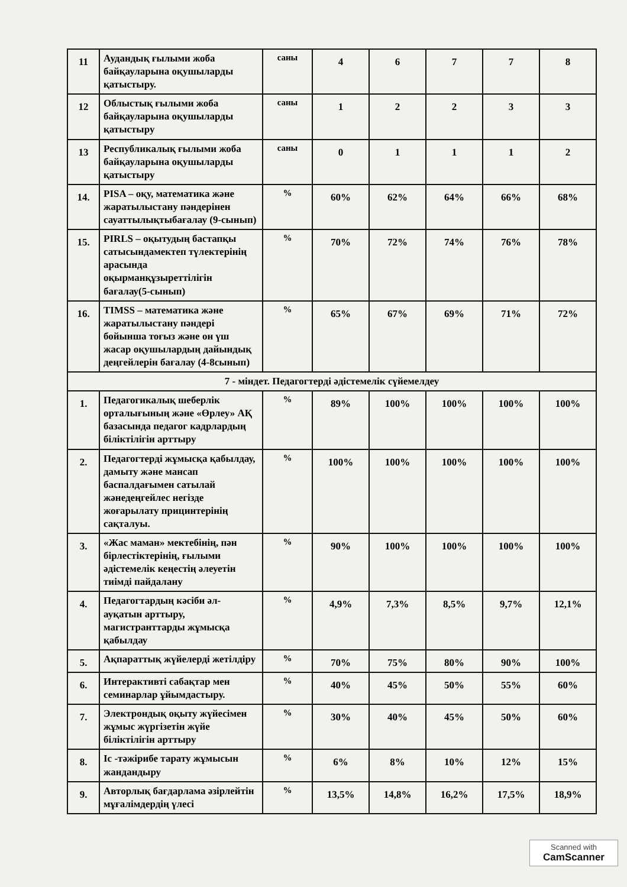| 11 | Аудандық ғылыми жоба байқауларына оқушыларды қатыстыру. | саны | 4 | 6 | 7 | 7 | 8 |
| 12 | Облыстық ғылыми жоба байқауларына оқушыларды қатыстыру | саны | 1 | 2 | 2 | 3 | 3 |
| 13 | Республикалық ғылыми жоба байқауларына оқушыларды қатыстыру | саны | 0 | 1 | 1 | 1 | 2 |
| 14. | PISA – оқу, математика және жаратылыстану пәндерінен сауаттылықтыбағалау (9-сынып) | % | 60% | 62% | 64% | 66% | 68% |
| 15. | PIRLS – оқытудың бастапқы сатысындамектеп түлектерінің арасында оқырманқұзыреттілігін бағалау(5-сынып) | % | 70% | 72% | 74% | 76% | 78% |
| 16. | TIMSS – математика және жаратылыстану пәндері бойынша тоғыз және он үш жасар оқушылардың дайындық деңгейлерін бағалау (4-8сынып) | % | 65% | 67% | 69% | 71% | 72% |
| 7 - міндет. Педагогтерді әдістемелік сүйемелдеу | | | | | | | |
| 1. | Педагогикалық шеберлік орталығының және «Өрлеу» АҚ базасында педагог кадрлардың біліктілігін арттыру | % | 89% | 100% | 100% | 100% | 100% |
| 2. | Педагогтерді жұмысқа қабылдау, дамыту және мансап баспалдағымен сатылай жәнедеңгейлес негізде жоғарылату прицинтерінің сақталуы. | % | 100% | 100% | 100% | 100% | 100% |
| 3. | «Жас маман» мектебінің, пән бірлестіктерінің, ғылыми әдістемелік кеңестің әлеуетін тиімді пайдалану | % | 90% | 100% | 100% | 100% | 100% |
| 4. | Педагогтардың кәсіби әл-ауқатын арттыру, магистранттарды жұмысқа қабылдау | % | 4,9% | 7,3% | 8,5% | 9,7% | 12,1% |
| 5. | Ақпараттық жүйелерді жетілдіру | % | 70% | 75% | 80% | 90% | 100% |
| 6. | Интерактивті сабақтар мен семинарлар ұйымдастыру. | % | 40% | 45% | 50% | 55% | 60% |
| 7. | Электрондық оқыту жүйесімен жұмыс жүргізетін жүйе біліктілігін арттыру | % | 30% | 40% | 45% | 50% | 60% |
| 8. | Іс -тәжірибе тарату жұмысын жандандыру | % | 6% | 8% | 10% | 12% | 15% |
| 9. | Авторлық бағдарлама әзірлейтін мұғалімдердің үлесі | % | 13,5% | 14,8% | 16,2% | 17,5% | 18,9% |
Scanned with
CamScanner